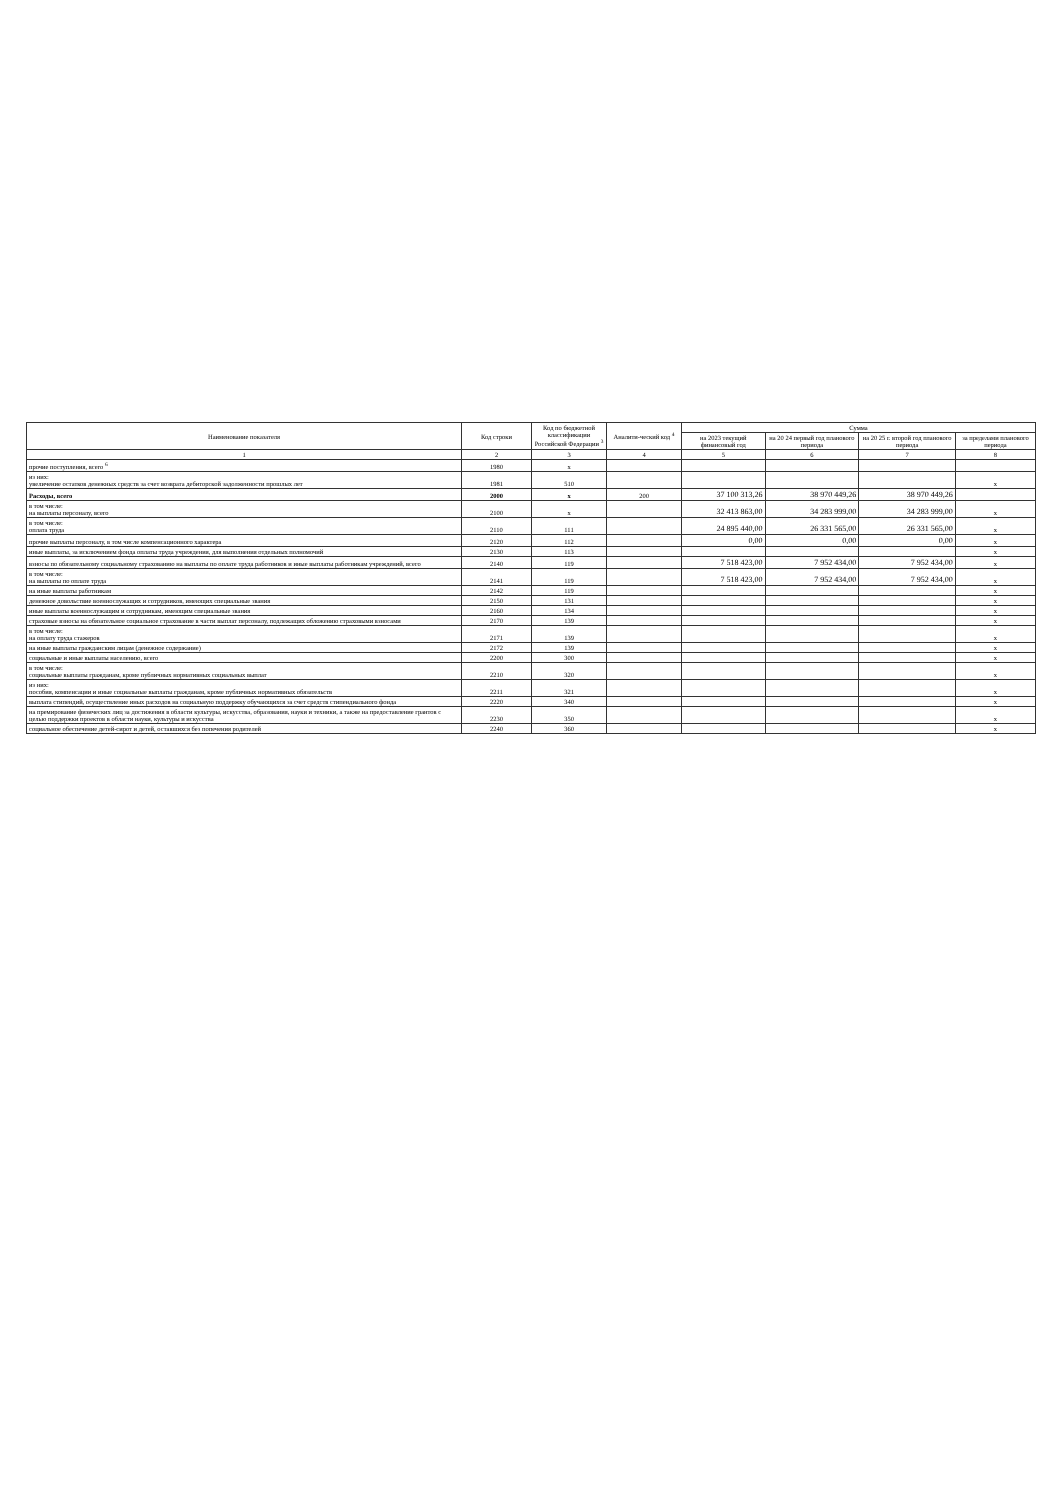| Наименование показателя | Код строки | Код по бюджетной классификации Российской Федерации <sup>3</sup> | Аналити-ческий код <sup>4</sup> | Сумма | | | |
| --- | --- | --- | --- | --- | --- | --- | --- |
| | | | | на 2023 текущий финансовый год | на 20 24 первый год планового периода | на 20 25 г. второй год планового периода | за пределами планового периода |
| 1 | 2 | 3 | 4 | 5 | 6 | 7 | 8 |
| прочие поступления, всего <sup>6</sup> | 1980 | x | | | | | |
| из них: увеличение остатков денежных средств за счет возврата дебиторской задолженности прошлых лет | 1981 | 510 | | | | | x |
| Расходы, всего | 2000 | x | 200 | 37 100 313,26 | 38 970 449,26 | 38 970 449,26 | |
| в том числе: на выплаты персоналу, всего | 2100 | x | | 32 413 863,00 | 34 283 999,00 | 34 283 999,00 | x |
| в том числе: оплата труда | 2110 | 111 | | 24 895 440,00 | 26 331 565,00 | 26 331 565,00 | x |
| прочие выплаты персоналу, в том числе компенсационного характера | 2120 | 112 | | 0,00 | 0,00 | 0,00 | x |
| иные выплаты, за исключением фонда оплаты труда учреждения, для выполнения отдельных полномочий | 2130 | 113 | | | | | x |
| взносы по обязательному социальному страхованию на выплаты по оплате труда работников и иные выплаты работникам учреждений, всего | 2140 | 119 | | 7 518 423,00 | 7 952 434,00 | 7 952 434,00 | x |
| в том числе: на выплаты по оплате труда | 2141 | 119 | | 7 518 423,00 | 7 952 434,00 | 7 952 434,00 | x |
| на иные выплаты работникам | 2142 | 119 | | | | | x |
| денежное довольствие военнослужащих и сотрудников, имеющих специальные звания | 2150 | 131 | | | | | x |
| иные выплаты военнослужащим и сотрудникам, имеющим специальные звания | 2160 | 134 | | | | | x |
| страховые взносы на обязательное социальное страхование в части выплат персоналу, подлежащих обложению страховыми взносами | 2170 | 139 | | | | | x |
| в том числе: на оплату труда стажеров | 2171 | 139 | | | | | x |
| на иные выплаты гражданским лицам (денежное содержание) | 2172 | 139 | | | | | x |
| социальные и иные выплаты населению, всего | 2200 | 300 | | | | | x |
| в том числе: социальные выплаты гражданам, кроме публичных нормативных социальных выплат | 2210 | 320 | | | | | x |
| из них: пособия, компенсации и иные социальные выплаты гражданам, кроме публичных нормативных обязательств | 2211 | 321 | | | | | x |
| выплата стипендий, осуществление иных расходов на социальную поддержку обучающихся за счет средств стипендиального фонда | 2220 | 340 | | | | | x |
| на премирование физических лиц за достижения в области культуры, искусства, образования, науки и техники, а также на предоставление грантов с целью поддержки проектов в области науки, культуры и искусства | 2230 | 350 | | | | | x |
| социальное обеспечение детей-сирот и детей, оставшихся без попечения родителей | 2240 | 360 | | | | | x |